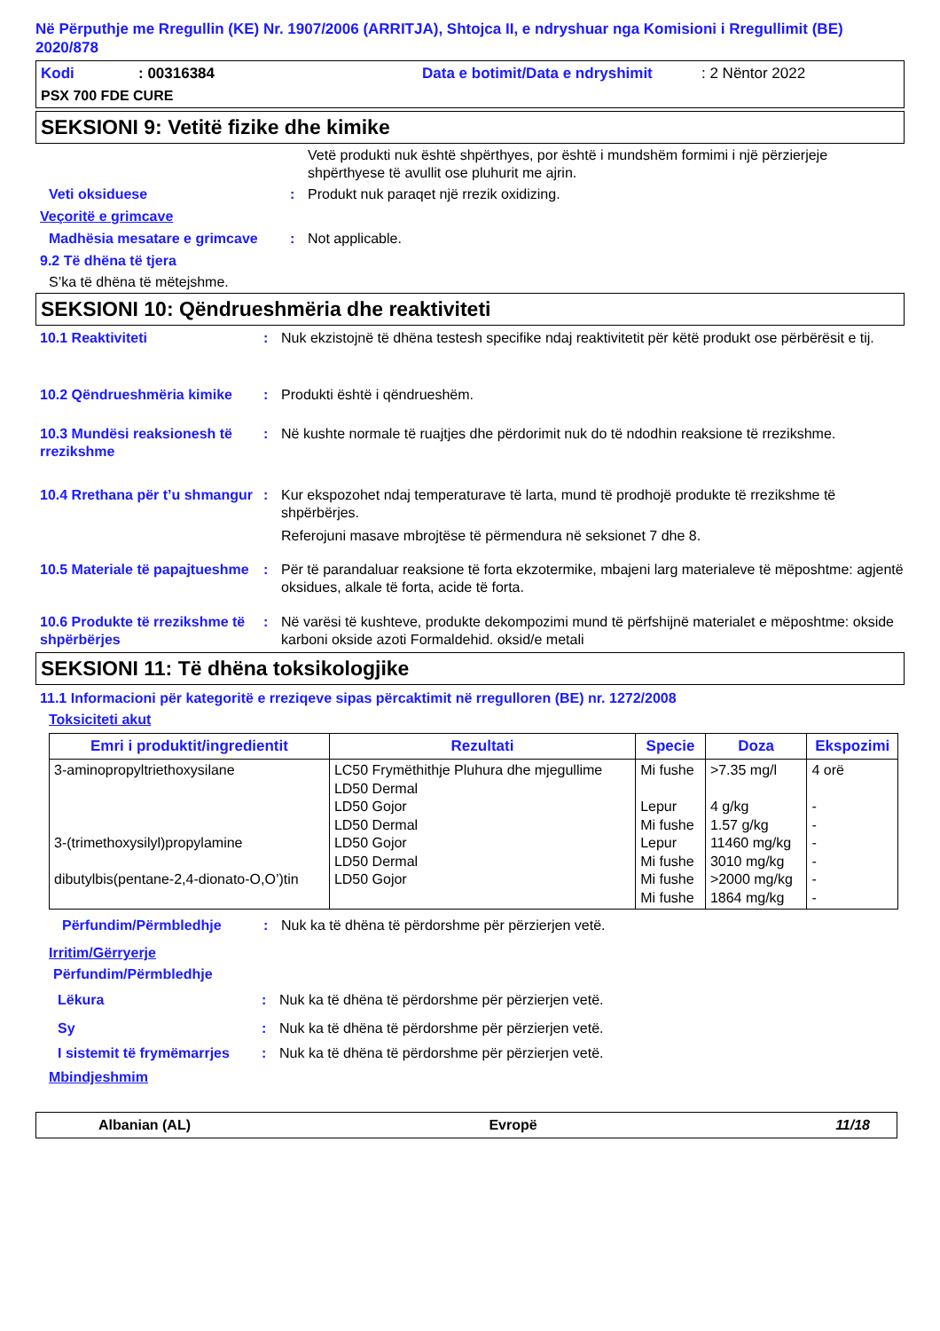Në Përputhje me Rregullin (KE) Nr. 1907/2006 (ARRITJA), Shtojca II, e ndryshuar nga Komisioni i Rregullimit (BE) 2020/878
Kodi: 00316384 Data e botimit/Data e ndryshimit: 2 Nëntor 2022
PSX 700 FDE CURE
SEKSIONI 9: Vetitë fizike dhe kimike
Vetë produkti nuk është shpërthyes, por është i mundshëm formimi i një përzierjeje shpërthyese të avullit ose pluhurit me ajrin.
Veti oksiduese: Produkt nuk paraqet një rrezik oxidizing.
Veçoritë e grimcave
Madhësia mesatare e grimcave: Not applicable.
9.2 Të dhëna të tjera
S’ka të dhëna të mëtejshme.
SEKSIONI 10: Qëndrueshmëria dhe reaktiviteti
10.1 Reaktiviteti: Nuk ekzistojnë të dhëna testesh specifike ndaj reaktivitetit për këtë produkt ose përbërësit e tij.
10.2 Qëndrueshmëria kimike: Produkti është i qëndrueshëm.
10.3 Mundësi reaksionesh të rrezikshme: Në kushte normale të ruajtjes dhe përdorimit nuk do të ndodhin reaksione të rrezikshme.
10.4 Rrethana për t’u shmangur: Kur ekspozohet ndaj temperaturave të larta, mund të prodhojë produkte të rrezikshme të shpërbërjes.
Referojuni masave mbrojtëse të përmendura në seksionet 7 dhe 8.
10.5 Materiale të papajtueshme: Për të parandaluar reaksione të forta ekzotermike, mbajeni larg materialeve të mëposhtme: agjentë oksidues, alkale të forta, acide të forta.
10.6 Produkte të rrezikshme të shpërbërjes: Në varësi të kushteve, produkte dekompozimi mund të përfshijnë materialet e mëposhtme: okside karboni okside azoti Formaldehid. oksid/e metali
SEKSIONI 11: Të dhëna toksikologjike
11.1 Informacioni për kategoritë e rreziqeve sipas përcaktimit në rregulloren (BE) nr. 1272/2008
Toksiciteti akut
| Emri i produktit/ingredientit | Rezultati | Specie | Doza | Ekspozimi |
| --- | --- | --- | --- | --- |
| 3-aminopropyltriethoxysilane 3-(trimethoxysilyl)propylamine dibutylbis(pentane-2,4-dionato-O,O’)tin | LC50 Frymëthithje Pluhura dhe mjegullime LD50 Dermal LD50 Gojor LD50 Dermal LD50 Gojor LD50 Dermal LD50 Gojor | Mi fushe Lepur Mi fushe Lepur Mi fushe Mi fushe Mi fushe | >7.35 mg/l 4 g/kg 1.57 g/kg 11460 mg/kg 3010 mg/kg >2000 mg/kg 1864 mg/kg | 4 orë - - - - - - |
Përfundim/Përmbledhje: Nuk ka të dhëna të përdorshme për përzierjen vetë.
Irritim/Gërryerje
Përfundim/Përmbledhje
Lëkura: Nuk ka të dhëna të përdorshme për përzierjen vetë.
Sy: Nuk ka të dhëna të përdorshme për përzierjen vetë.
I sistemit të frymëmarrjes: Nuk ka të dhëna të përdorshme për përzierjen vetë.
Mbindjeshmim
Albanian (AL) Evropë 11/18